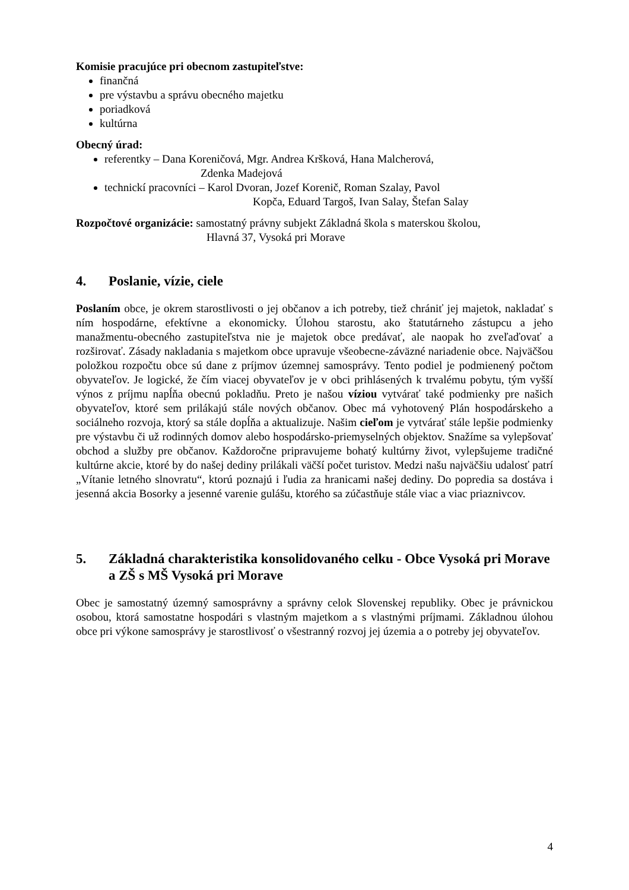Komisie pracujúce pri obecnom zastupiteľstve:
finančná
pre výstavbu a správu obecného majetku
poriadková
kultúrna
Obecný úrad:
referentky – Dana Koreničová, Mgr. Andrea Kršková, Hana Malcherová,
Zdenka Madejová
technickí pracovníci – Karol Dvoran, Jozef Korenič, Roman Szalay, Pavol
Kopča, Eduard Targoš, Ivan Salay, Štefan Salay
Rozpočtové organizácie: samostatný právny subjekt Základná škola s materskou školou,
Hlavná 37, Vysoká pri Morave
4. Poslanie, vízie, ciele
Poslaním obce, je okrem starostlivosti o jej občanov a ich potreby, tiež chrániť jej majetok, nakladať s ním hospodárne, efektívne a ekonomicky. Úlohou starostu, ako štatutárneho zástupcu a jeho manažmentu-obecného zastupiteľstva nie je majetok obce predávať, ale naopak ho zveľaďovať a rozširovať. Zásady nakladania s majetkom obce upravuje všeobecne-záväzné nariadenie obce. Najväčšou položkou rozpočtu obce sú dane z príjmov územnej samosprávy. Tento podiel je podmienený počtom obyvateľov. Je logické, že čím viacej obyvateľov je v obci prihlásených k trvalému pobytu, tým vyšší výnos z príjmu napĺňa obecnú pokladňu. Preto je našou víziou vytvárať také podmienky pre našich obyvateľov, ktoré sem prilákajú stále nových občanov. Obec má vyhotovený Plán hospodárskeho a sociálneho rozvoja, ktorý sa stále dopĺňa a aktualizuje. Našim cieľom je vytvárať stále lepšie podmienky pre výstavbu či už rodinných domov alebo hospodársko-priemyselných objektov. Snažíme sa vylepšovať obchod a služby pre občanov. Každoročne pripravujeme bohatý kultúrny život, vylepšujeme tradičné kultúrne akcie, ktoré by do našej dediny prilákali väčší počet turistov. Medzi našu najväčšiu udalosť patrí „Vítanie letného slnovratu“, ktorú poznajú i ľudia za hranicami našej dediny. Do popredia sa dostáva i jesenná akcia Bosorky a jesenné varenie gulášu, ktorého sa zúčastňuje stále viac a viac priaznivcov.
5. Základná charakteristika konsolidovaného celku - Obce Vysoká pri Morave a ZŠ s MŠ Vysoká pri Morave
Obec je samostatný územný samosprávny a správny celok Slovenskej republiky. Obec je právnickou osobou, ktorá samostatne hospodári s vlastným majetkom a s vlastnými príjmami. Základnou úlohou obce pri výkone samosprávy je starostlivosť o všestranný rozvoj jej územia a o potreby jej obyvateľov.
4